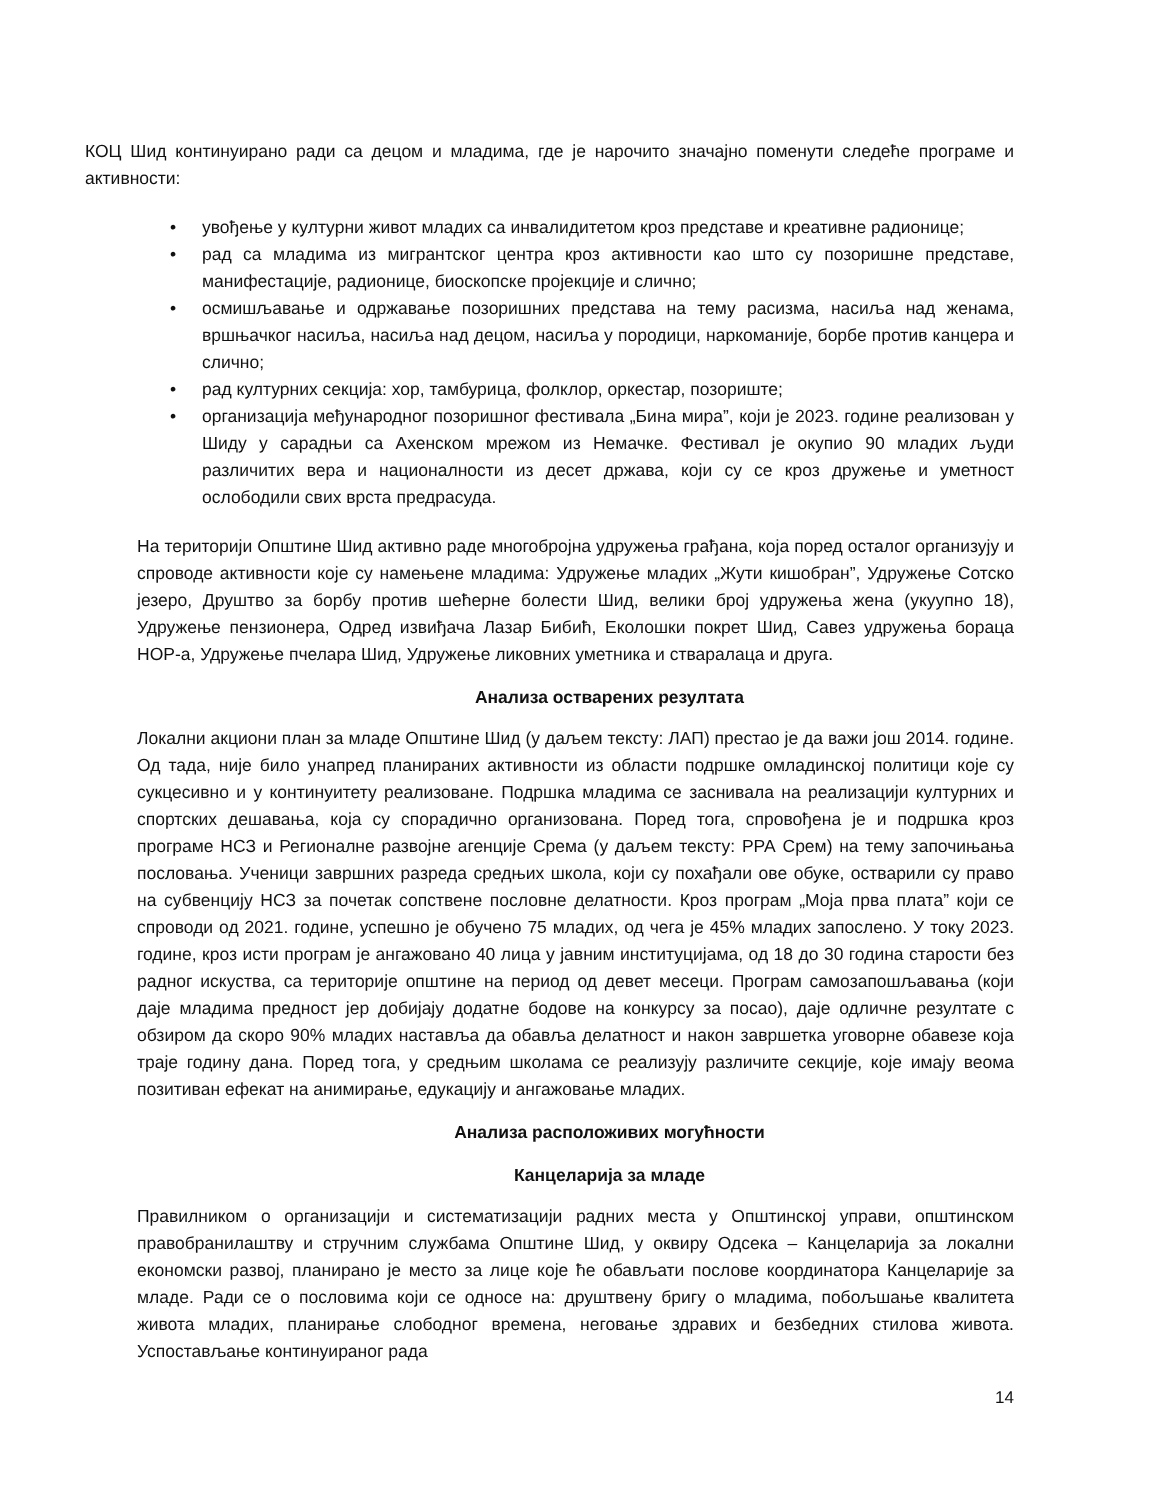КОЦ Шид континуирано ради са децом и младима, где је нарочито значајно поменути следеће програме и активности:
• увођење у културни живот младих са инвалидитетом кроз представе и креативне радионице;
• рад са младима из мигрантског центра кроз активности као што су позоришне представе, манифестације, радионице, биоскопске пројекције и слично;
• осмишљавање и одржавање позоришних представа на тему расизма, насиља над женама, вршњачког насиља, насиља над децом, насиља у породици, наркоманије, борбе против канцера и слично;
• рад културних секција: хор, тамбурица, фолклор, оркестар, позориште;
• организација међународног позоришног фестивала „Бина мира”, који је 2023. године реализован у Шиду у сарадњи са Ахенском мрежом из Немачке. Фестивал је окупио 90 младих људи различитих вера и националности из десет држава, који су се кроз дружење и уметност ослободили свих врста предрасуда.
На територији Општине Шид активно раде многобројна удружења грађана, која поред осталог организују и спроводе активности које су намењене младима: Удружење младих „Жути кишобран”, Удружење Сотско језеро, Друштво за борбу против шећерне болести Шид, велики број удружења жена (укуупно 18), Удружење пензионера, Одред извиђача Лазар Бибић, Еколошки покрет Шид, Савез удружења бораца НОР-а, Удружење пчелара Шид, Удружење ликовних уметника и ствара­лаца и друга.
Анализа остварених резултата
Локални акциони план за младе Општине Шид (у даљем тексту: ЛАП) престао је да важи још 2014. године. Од тада, није било унапред планираних активности из области подршке омладинској политици које су сукцесивно и у континуитету реализоване. Подршка младима се заснивала на реализацији културних и спортских дешавања, која су спорадично организована. Поред тога, спровођена је и подршка кроз програме НСЗ и Регионалне развојне агенције Срема (у даљем тексту: РРА Срем) на тему започињања пословања. Ученици завршних разреда средњих школа, који су похађали ове обуке, остварили су право на субвенцију НСЗ за почетак сопствене пословне делатности. Кроз програм „Моја прва плата” који се спроводи од 2021. године, успешно је обучено 75 младих, од чега је 45% младих запослено. У току 2023. године, кроз исти програм је ангажовано 40 лица у јавним институцијама, од 18 до 30 година старости без радног искуства, са територије општине на период од девет месеци. Програм самозапошљавања (који даје младима предност јер добијају додатне бодове на конкурсу за посао), даје одличне резултате с обзиром да скоро 90% младих наставља да обавља делатност и након завршетка уговорне обавезе која траје годину дана. Поред тога, у средњим школама се реализују различите секције, које имају веома позитиван ефекат на анимирање, едукацију и ангажовање младих.
Анализа расположивих могућности
Канцеларија за младе
Правилником о организацији и систематизацији радних места у Општинској управи, општинском правобранилаштву и стручним службама Општине Шид, у оквиру Одсека – Канцеларија за локални економски развој, планирано је место за лице које ће обављати послове координатора Канцеларије за младе. Ради се о пословима који се односе на: друштвену бригу о младима, побољшање квалитета живота младих, планирање слободног времена, неговање здравих и безбедних стилова живота. Успостављање континуираног рада
14